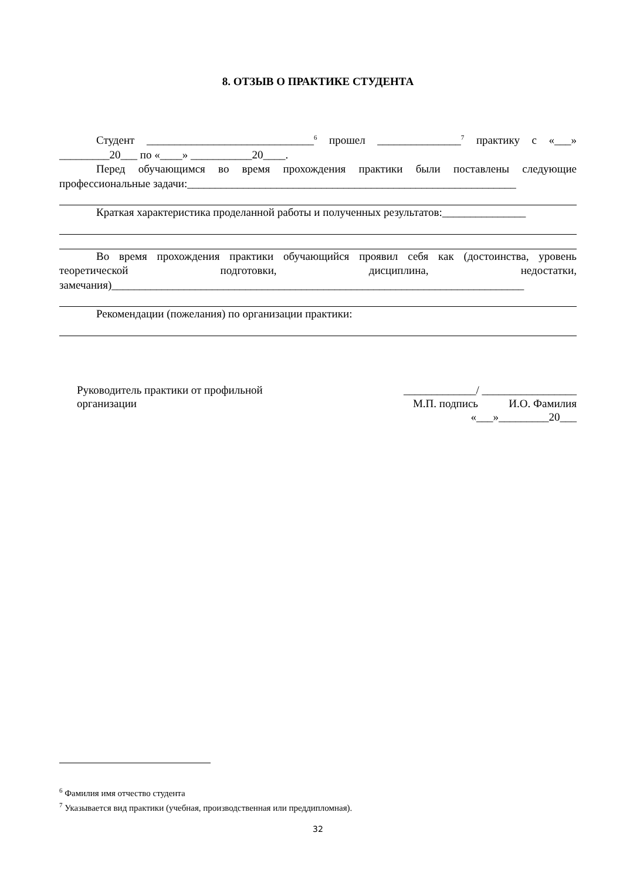8. ОТЗЫВ О ПРАКТИКЕ СТУДЕНТА
Студент ______________________________<sup>6</sup> прошел _______________<sup>7</sup> практику с «___» _________20___ по «____» ___________20____.
Перед обучающимся во время прохождения практики были поставлены следующие профессиональные задачи:___________________________________________________________
Краткая характеристика проделанной работы и полученных результатов:_______________
Во время прохождения практики обучающийся проявил себя как (достоинства, уровень теоретической подготовки, дисциплина, недостатки, замечания)__________________________________________________________________________
Рекомендации (пожелания) по организации практики:
Руководитель практики от профильной
организации
_____________/ _________________
М.П. подпись И.О. Фамилия
«___»_________20___
<sup>6</sup> Фамилия имя отчество студента
<sup>7</sup> Указывается вид практики (учебная, производственная или преддипломная).
32